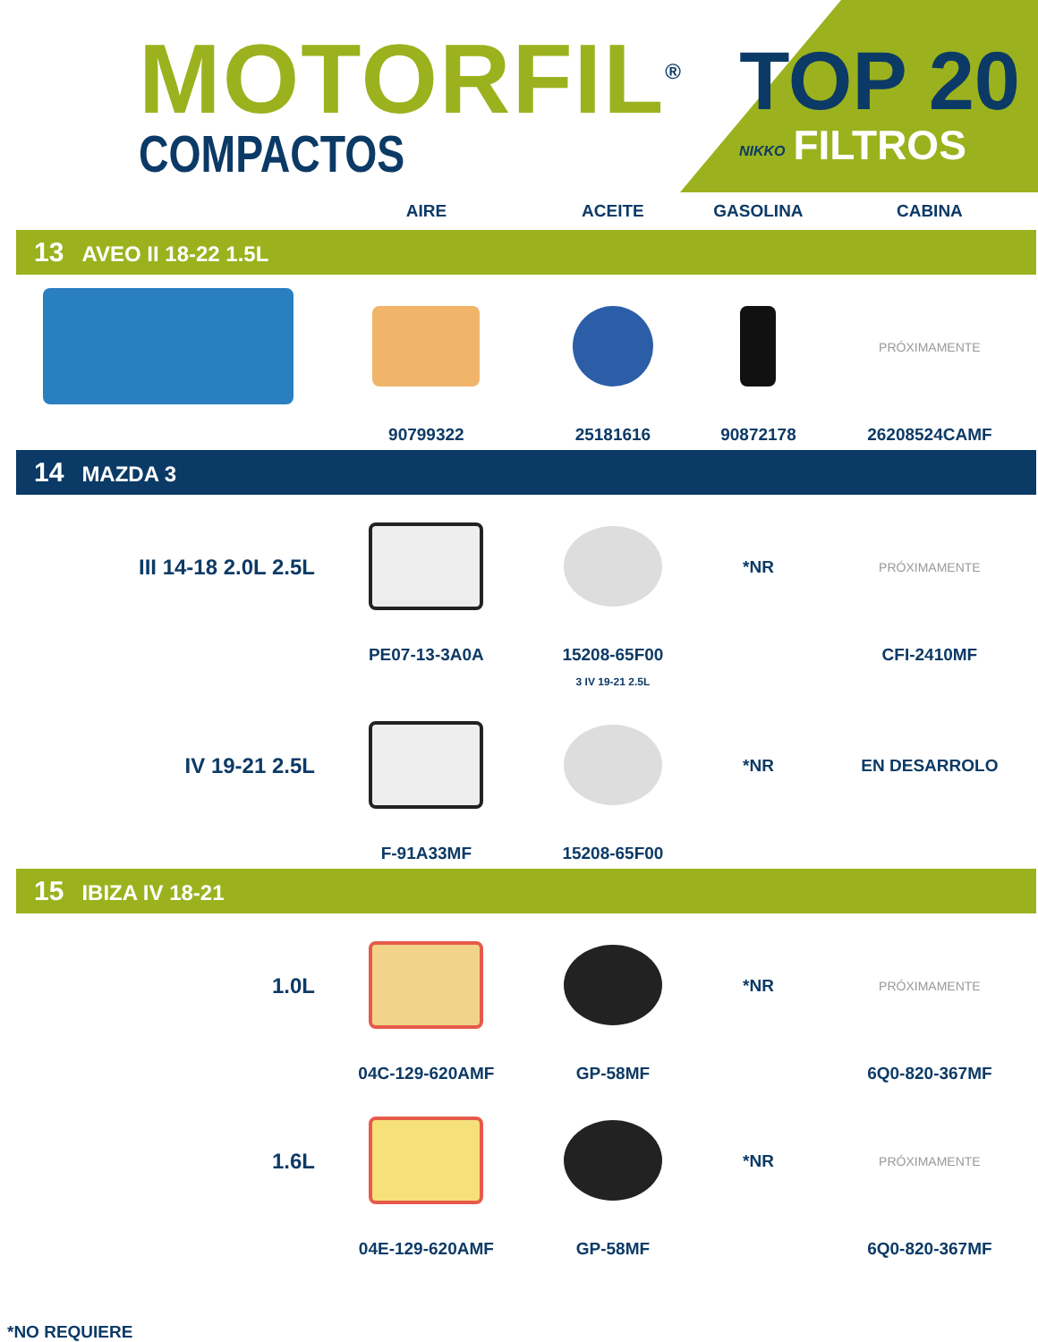MOTORFIL<sup>®</sup>
COMPACTOS
NIKKO
TOP 20
FILTROS
| | AIRE | ACEITE | GASOLINA | CABINA |
| --- | --- | --- | --- | --- |
| 13 AVEO II 18-22 1.5L | | | | |
| | | | | PRÓXIMAMENTE |
| | 90799322 | 25181616 | 90872178 | 26208524CAMF |
| 14 MAZDA 3 | | | | |
| III 14-18 2.0L 2.5L | | | *NR | PRÓXIMAMENTE |
| | PE07-13-3A0A | 15208-65F00 | | CFI-2410MF |
| | | 3 IV 19-21 2.5L | | |
| IV 19-21 2.5L | | | *NR | EN DESARROLO |
| | F-91A33MF | 15208-65F00 | | |
| 15 IBIZA IV 18-21 | | | | |
| 1.0L | | | *NR | PRÓXIMAMENTE |
| | 04C-129-620AMF | GP-58MF | | 6Q0-820-367MF |
| 1.6L | | | *NR | PRÓXIMAMENTE |
| | 04E-129-620AMF | GP-58MF | | 6Q0-820-367MF |
*NO REQUIERE